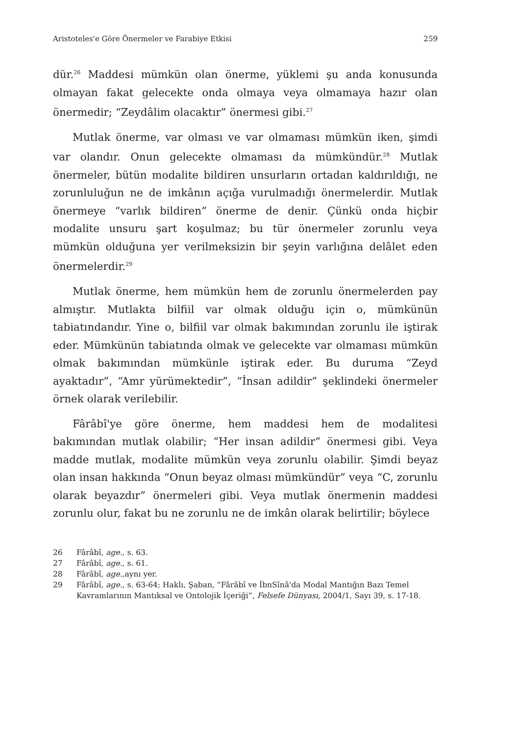Aristoteles'e Göre Önermeler ve Farabiye Etkisi 259
dür.<sup>26</sup> Maddesi mümkün olan önerme, yüklemi şu anda konusunda olmayan fakat gelecekte onda olmaya veya olmamaya hazır olan önermedir; “Zeydâlim olacaktır” önermesi gibi.<sup>27</sup>
Mutlak önerme, var olması ve var olmaması mümkün iken, şimdi var olandır. Onun gelecekte olmaması da mümkündür.<sup>28</sup> Mutlak önermeler, bütün modalite bildiren unsurların ortadan kaldırıldığı, ne zorunluluğun ne de imkânın açığa vurulmadığı önermelerdir. Mutlak önermeye “varlık bildiren” önerme de denir. Çünkü onda hiçbir modalite unsuru şart koşulmaz; bu tür önermeler zorunlu veya mümkün olduğuna yer verilmeksizin bir şeyin varlığına delâlet eden önermelerdir.<sup>29</sup>
Mutlak önerme, hem mümkün hem de zorunlu önermelerden pay almıştır. Mutlakta bilfiil var olmak olduğu için o, mümkünün tabiatındandır. Yine o, bilfiil var olmak bakımından zorunlu ile iştirak eder. Mümkünün tabiatında olmak ve gelecekte var olmaması mümkün olmak bakımından mümkünle iştirak eder. Bu duruma “Zeyd ayaktadır”, “Amr yürümektedir”, “İnsan adildir” şeklindeki önermeler örnek olarak verilebilir.
Fârâbî'ye göre önerme, hem maddesi hem de modalitesi bakımından mutlak olabilir; “Her insan adildir” önermesi gibi. Veya madde mutlak, modalite mümkün veya zorunlu olabilir. Şimdi beyaz olan insan hakkında “Onun beyaz olması mümkündür” veya “C, zorunlu olarak beyazdır” önermeleri gibi. Veya mutlak önermenin maddesi zorunlu olur, fakat bu ne zorunlu ne de imkân olarak belirtilir; böylece
26 Fârâbî, age., s. 63.
27 Fârâbî, age., s. 61.
28 Fârâbî, age.,aynı yer.
29 Fârâbî, age., s. 63-64; Haklı, Şaban, “Fârâbî ve İbnSînâ'da Modal Mantığın Bazı Temel Kavramlarının Mantıksal ve Ontolojik İçeriği”, Felsefe Dünyası, 2004/1, Sayı 39, s. 17-18.